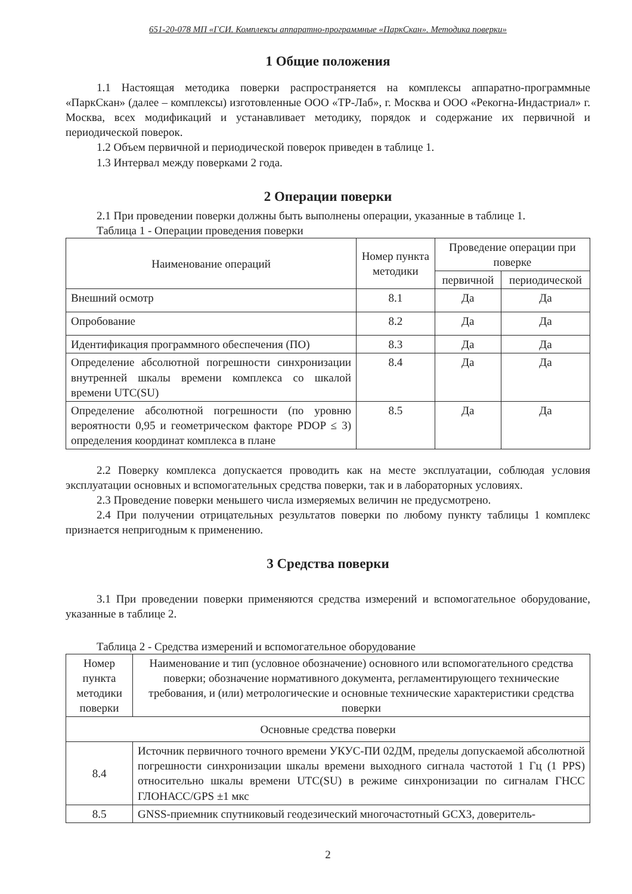651-20-078 МП «ГСИ. Комплексы аппаратно-программные «ПаркСкан». Методика поверки»
1 Общие положения
1.1 Настоящая методика поверки распространяется на комплексы аппаратно-программные «ПаркСкан» (далее – комплексы) изготовленные ООО «ТР-Лаб», г. Москва и ООО «Рекогна-Индастриал» г. Москва, всех модификаций и устанавливает методику, порядок и содержание их первичной и периодической поверок.
1.2 Объем первичной и периодической поверок приведен в таблице 1.
1.3 Интервал между поверками 2 года.
2 Операции поверки
2.1 При проведении поверки должны быть выполнены операции, указанные в таблице 1.
Таблица 1 - Операции проведения поверки
| Наименование операций | Номер пункта методики | Проведение операции при поверке | |
| --- | --- | --- | --- |
| | | первичной | периодической |
| Внешний осмотр | 8.1 | Да | Да |
| Опробование | 8.2 | Да | Да |
| Идентификация программного обеспечения (ПО) | 8.3 | Да | Да |
| Определение абсолютной погрешности синхронизации внутренней шкалы времени комплекса со шкалой времени UTC(SU) | 8.4 | Да | Да |
| Определение абсолютной погрешности (по уровню вероятности 0,95 и геометрическом факторе PDOP ≤ 3) определения координат комплекса в плане | 8.5 | Да | Да |
2.2 Поверку комплекса допускается проводить как на месте эксплуатации, соблюдая условия эксплуатации основных и вспомогательных средства поверки, так и в лабораторных условиях.
2.3 Проведение поверки меньшего числа измеряемых величин не предусмотрено.
2.4 При получении отрицательных результатов поверки по любому пункту таблицы 1 комплекс признается непригодным к применению.
3 Средства поверки
3.1 При проведении поверки применяются средства измерений и вспомогательное оборудование, указанные в таблице 2.
Таблица 2 - Средства измерений и вспомогательное оборудование
| Номер пункта методики поверки | Наименование и тип (условное обозначение) основного или вспомогательного средства поверки; обозначение нормативного документа, регламентирующего технические требования, и (или) метрологические и основные технические характеристики средства поверки |
| --- | --- |
| Основные средства поверки | |
| 8.4 | Источник первичного точного времени УКУС-ПИ 02ДМ, пределы допускаемой абсолютной погрешности синхронизации шкалы времени выходного сигнала частотой 1 Гц (1 PPS) относительно шкалы времени UTC(SU) в режиме синхронизации по сигналам ГНСС ГЛОНАСС/GPS ±1 мкс |
| 8.5 | GNSS-приемник спутниковый геодезический многочастотный GCX3, доверитель- |
2